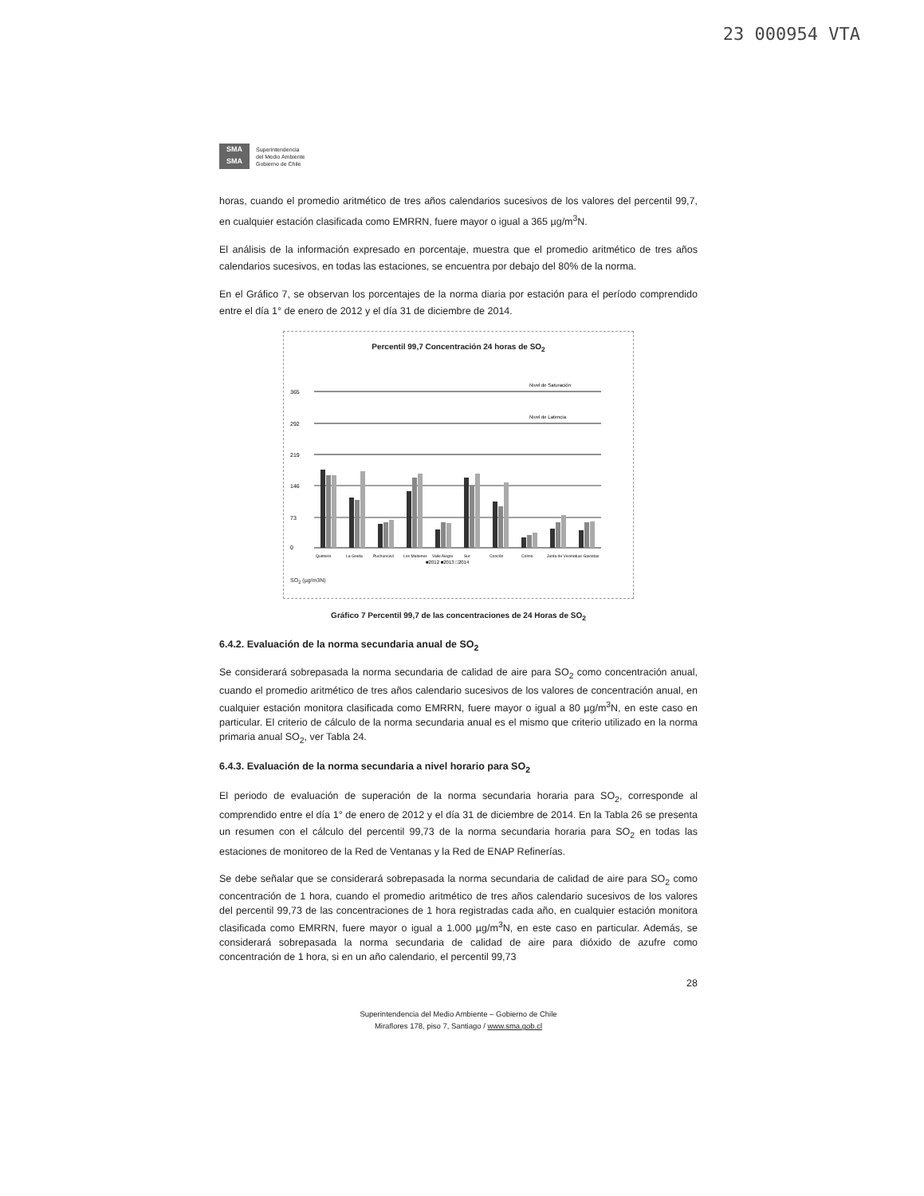23 000954 VTA
SMA
SMA
Superintendencia
del Medio Ambiente
Gobierno de Chile
horas, cuando el promedio aritmético de tres años calendarios sucesivos de los valores del percentil 99,7, en cualquier estación clasificada como EMRRN, fuere mayor o igual a 365 µg/m<sup>3</sup>N.
El análisis de la información expresado en porcentaje, muestra que el promedio aritmético de tres años calendarios sucesivos, en todas las estaciones, se encuentra por debajo del 80% de la norma.
En el Gráfico 7, se observan los porcentajes de la norma diaria por estación para el período comprendido entre el día 1° de enero de 2012 y el día 31 de diciembre de 2014.
Percentil 99,7 Concentración 24 horas de SO<sub>2</sub>
365
Nivel de Saturación
292
Nivel de Latencia
219
146
73
0
Quintero
La Greda
Puchuncaví
Los Maitenes
Valle Alegre
Sur
Concón
Colmo
Junta de Vecinos
Las Gaviotas
■2012 ■2013 □2014
SO<sub>2</sub> (µg/m3N)
Gráfico 7 Percentil 99,7 de las concentraciones de 24 Horas de SO<sub>2</sub>
6.4.2. Evaluación de la norma secundaria anual de SO<sub>2</sub>
Se considerará sobrepasada la norma secundaria de calidad de aire para SO<sub>2</sub> como concentración anual, cuando el promedio aritmético de tres años calendario sucesivos de los valores de concentración anual, en cualquier estación monitora clasificada como EMRRN, fuere mayor o igual a 80 µg/m<sup>3</sup>N, en este caso en particular. El criterio de cálculo de la norma secundaria anual es el mismo que criterio utilizado en la norma primaria anual SO<sub>2</sub>, ver Tabla 24.
6.4.3. Evaluación de la norma secundaria a nivel horario para SO<sub>2</sub>
El periodo de evaluación de superación de la norma secundaria horaria para SO<sub>2</sub>, corresponde al comprendido entre el día 1° de enero de 2012 y el día 31 de diciembre de 2014. En la Tabla 26 se presenta un resumen con el cálculo del percentil 99,73 de la norma secundaria horaria para SO<sub>2</sub> en todas las estaciones de monitoreo de la Red de Ventanas y la Red de ENAP Refinerías.
Se debe señalar que se considerará sobrepasada la norma secundaria de calidad de aire para SO<sub>2</sub> como concentración de 1 hora, cuando el promedio aritmético de tres años calendario sucesivos de los valores del percentil 99,73 de las concentraciones de 1 hora registradas cada año, en cualquier estación monitora clasificada como EMRRN, fuere mayor o igual a 1.000 µg/m<sup>3</sup>N, en este caso en particular. Además, se considerará sobrepasada la norma secundaria de calidad de aire para dióxido de azufre como concentración de 1 hora, si en un año calendario, el percentil 99,73
28
Superintendencia del Medio Ambiente – Gobierno de Chile
Miraflores 178, piso 7, Santiago / www.sma.gob.cl